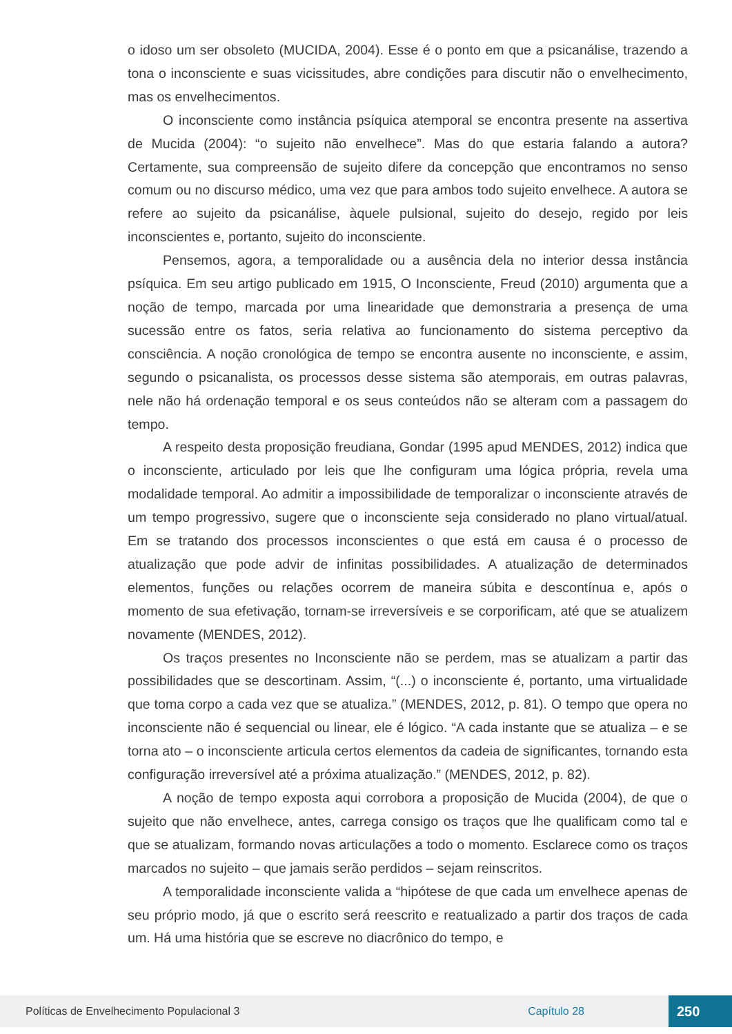o idoso um ser obsoleto (MUCIDA, 2004). Esse é o ponto em que a psicanálise, trazendo a tona o inconsciente e suas vicissitudes, abre condições para discutir não o envelhecimento, mas os envelhecimentos.
O inconsciente como instância psíquica atemporal se encontra presente na assertiva de Mucida (2004): “o sujeito não envelhece”. Mas do que estaria falando a autora? Certamente, sua compreensão de sujeito difere da concepção que encontramos no senso comum ou no discurso médico, uma vez que para ambos todo sujeito envelhece. A autora se refere ao sujeito da psicanálise, àquele pulsional, sujeito do desejo, regido por leis inconscientes e, portanto, sujeito do inconsciente.
Pensemos, agora, a temporalidade ou a ausência dela no interior dessa instância psíquica. Em seu artigo publicado em 1915, O Inconsciente, Freud (2010) argumenta que a noção de tempo, marcada por uma linearidade que demonstraria a presença de uma sucessão entre os fatos, seria relativa ao funcionamento do sistema perceptivo da consciência. A noção cronológica de tempo se encontra ausente no inconsciente, e assim, segundo o psicanalista, os processos desse sistema são atemporais, em outras palavras, nele não há ordenação temporal e os seus conteúdos não se alteram com a passagem do tempo.
A respeito desta proposição freudiana, Gondar (1995 apud MENDES, 2012) indica que o inconsciente, articulado por leis que lhe configuram uma lógica própria, revela uma modalidade temporal. Ao admitir a impossibilidade de temporalizar o inconsciente através de um tempo progressivo, sugere que o inconsciente seja considerado no plano virtual/atual. Em se tratando dos processos inconscientes o que está em causa é o processo de atualização que pode advir de infinitas possibilidades. A atualização de determinados elementos, funções ou relações ocorrem de maneira súbita e descontínua e, após o momento de sua efetivação, tornam-se irreversíveis e se corporificam, até que se atualizem novamente (MENDES, 2012).
Os traços presentes no Inconsciente não se perdem, mas se atualizam a partir das possibilidades que se descortinam. Assim, “(...) o inconsciente é, portanto, uma virtualidade que toma corpo a cada vez que se atualiza.” (MENDES, 2012, p. 81). O tempo que opera no inconsciente não é sequencial ou linear, ele é lógico. “A cada instante que se atualiza – e se torna ato – o inconsciente articula certos elementos da cadeia de significantes, tornando esta configuração irreversível até a próxima atualização.” (MENDES, 2012, p. 82).
A noção de tempo exposta aqui corrobora a proposição de Mucida (2004), de que o sujeito que não envelhece, antes, carrega consigo os traços que lhe qualificam como tal e que se atualizam, formando novas articulações a todo o momento. Esclarece como os traços marcados no sujeito – que jamais serão perdidos – sejam reinscritos.
A temporalidade inconsciente valida a “hipótese de que cada um envelhece apenas de seu próprio modo, já que o escrito será reescrito e reatualizado a partir dos traços de cada um. Há uma história que se escreve no diacrônico do tempo, e
Políticas de Envelhecimento Populacional 3 Capítulo 28 250